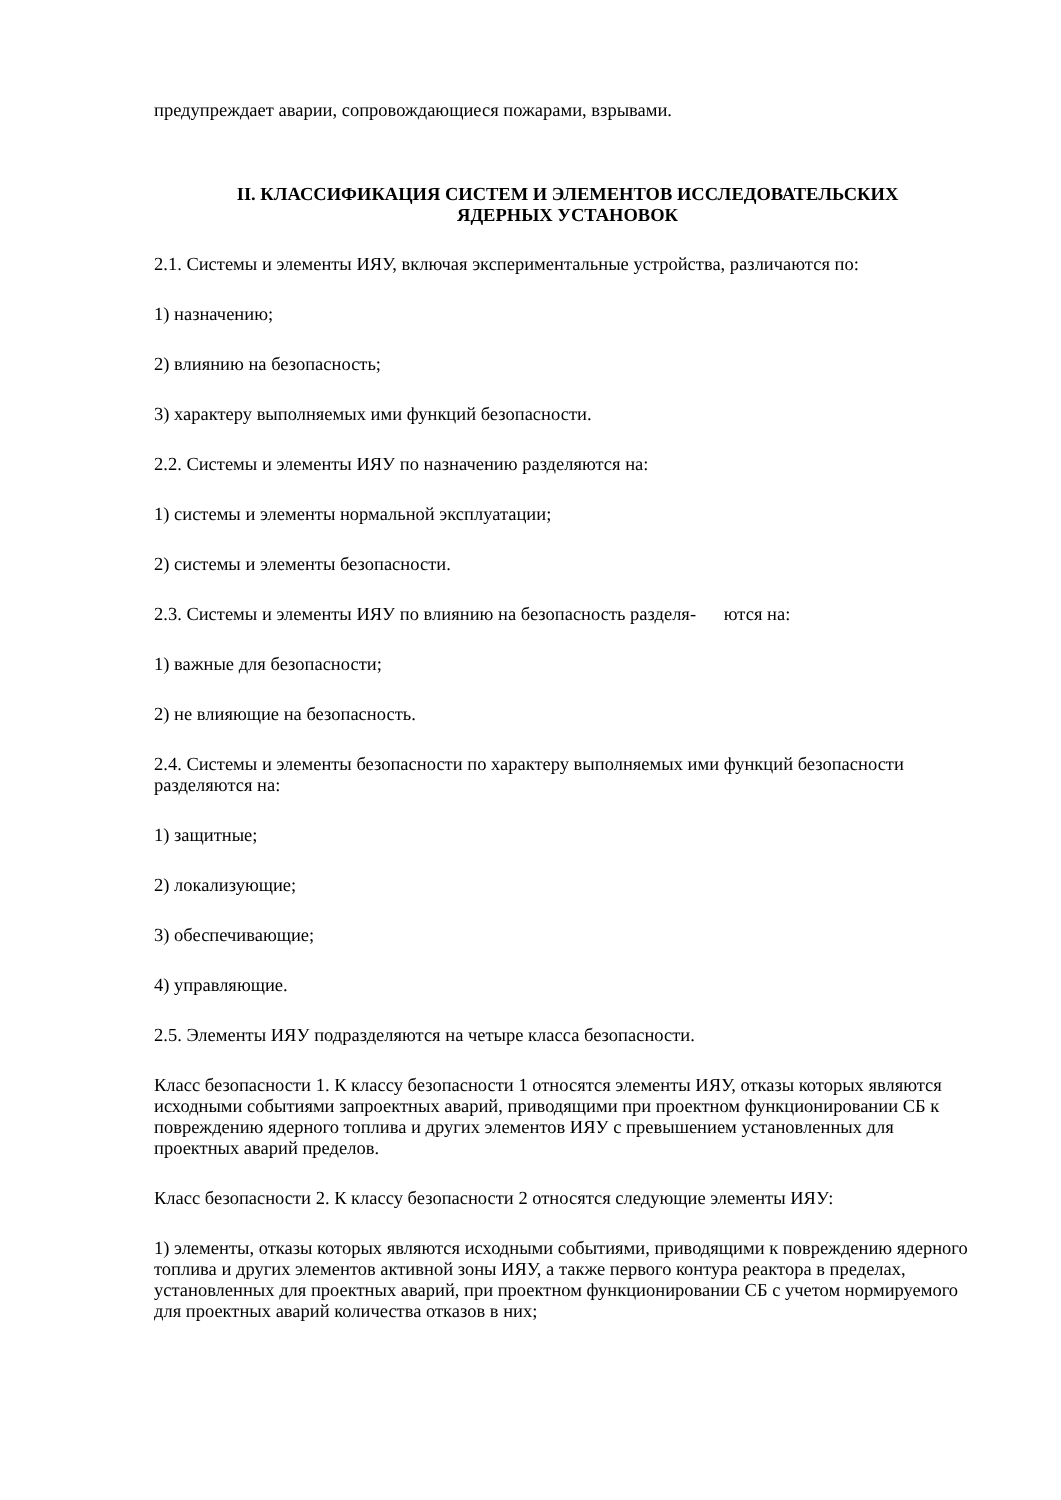предупреждает аварии, сопровождающиеся пожарами, взрывами.
II. КЛАССИФИКАЦИЯ СИСТЕМ И ЭЛЕМЕНТОВ ИССЛЕДОВАТЕЛЬСКИХ
ЯДЕРНЫХ УСТАНОВОК
2.1. Системы и элементы ИЯУ, включая экспериментальные устройства, различаются по:
1) назначению;
2) влиянию на безопасность;
3) характеру выполняемых ими функций безопасности.
2.2. Системы и элементы ИЯУ по назначению разделяются на:
1) системы и элементы нормальной эксплуатации;
2) системы и элементы безопасности.
2.3. Системы и элементы ИЯУ по влиянию на безопасность разделя- ются на:
1) важные для безопасности;
2) не влияющие на безопасность.
2.4. Системы и элементы безопасности по характеру выполняемых ими функций безопасности разделяются на:
1) защитные;
2) локализующие;
3) обеспечивающие;
4) управляющие.
2.5. Элементы ИЯУ подразделяются на четыре класса безопасности.
Класс безопасности 1. К классу безопасности 1 относятся элементы ИЯУ, отказы которых являются исходными событиями запроектных аварий, приводящими при проектном функционировании СБ к повреждению ядерного топлива и других элементов ИЯУ с превышением установленных для проектных аварий пределов.
Класс безопасности 2. К классу безопасности 2 относятся следующие элементы ИЯУ:
1) элементы, отказы которых являются исходными событиями, приводящими к повреждению ядерного топлива и других элементов активной зоны ИЯУ, а также первого контура реактора в пределах, установленных для проектных аварий, при проектном функционировании СБ с учетом нормируемого для проектных аварий количества отказов в них;